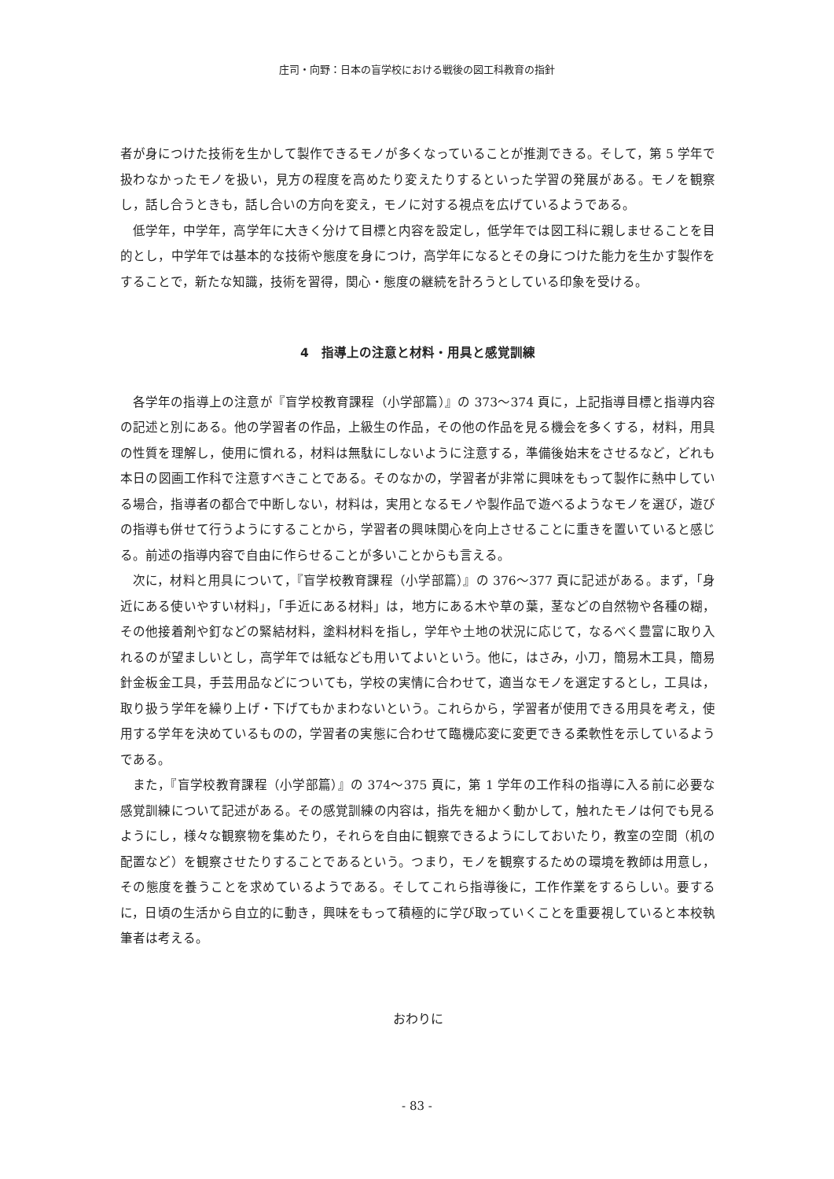庄司・向野：日本の盲学校における戦後の図工科教育の指針
者が身につけた技術を生かして製作できるモノが多くなっていることが推測できる。そして，第 5 学年で扱わなかったモノを扱い，見方の程度を高めたり変えたりするといった学習の発展がある。モノを観察し，話し合うときも，話し合いの方向を変え，モノに対する視点を広げているようである。
低学年，中学年，高学年に大きく分けて目標と内容を設定し，低学年では図工科に親しませることを目的とし，中学年では基本的な技術や態度を身につけ，高学年になるとその身につけた能力を生かす製作をすることで，新たな知識，技術を習得，関心・態度の継続を計ろうとしている印象を受ける。
4　指導上の注意と材料・用具と感覚訓練
各学年の指導上の注意が『盲学校教育課程（小学部篇）』の 373～374 頁に，上記指導目標と指導内容の記述と別にある。他の学習者の作品，上級生の作品，その他の作品を見る機会を多くする，材料，用具の性質を理解し，使用に慣れる，材料は無駄にしないように注意する，準備後始末をさせるなど，どれも本日の図画工作科で注意すべきことである。そのなかの，学習者が非常に興味をもって製作に熱中している場合，指導者の都合で中断しない，材料は，実用となるモノや製作品で遊べるようなモノを選び，遊びの指導も併せて行うようにすることから，学習者の興味関心を向上させることに重きを置いていると感じる。前述の指導内容で自由に作らせることが多いことからも言える。
次に，材料と用具について，『盲学校教育課程（小学部篇）』の 376～377 頁に記述がある。まず，「身近にある使いやすい材料」，「手近にある材料」は，地方にある木や草の葉，茎などの自然物や各種の糊，その他接着剤や釘などの緊結材料，塗料材料を指し，学年や土地の状況に応じて，なるべく豊富に取り入れるのが望ましいとし，高学年では紙なども用いてよいという。他に，はさみ，小刀，簡易木工具，簡易針金板金工具，手芸用品などについても，学校の実情に合わせて，適当なモノを選定するとし，工具は，取り扱う学年を繰り上げ・下げてもかまわないという。これらから，学習者が使用できる用具を考え，使用する学年を決めているものの，学習者の実態に合わせて臨機応変に変更できる柔軟性を示しているようである。
また，『盲学校教育課程（小学部篇）』の 374～375 頁に，第 1 学年の工作科の指導に入る前に必要な感覚訓練について記述がある。その感覚訓練の内容は，指先を細かく動かして，触れたモノは何でも見るようにし，様々な観察物を集めたり，それらを自由に観察できるようにしておいたり，教室の空間（机の配置など）を観察させたりすることであるという。つまり，モノを観察するための環境を教師は用意し，その態度を養うことを求めているようである。そしてこれら指導後に，工作作業をするらしい。要するに，日頃の生活から自立的に動き，興味をもって積極的に学び取っていくことを重要視していると本校執筆者は考える。
おわりに
- 83 -